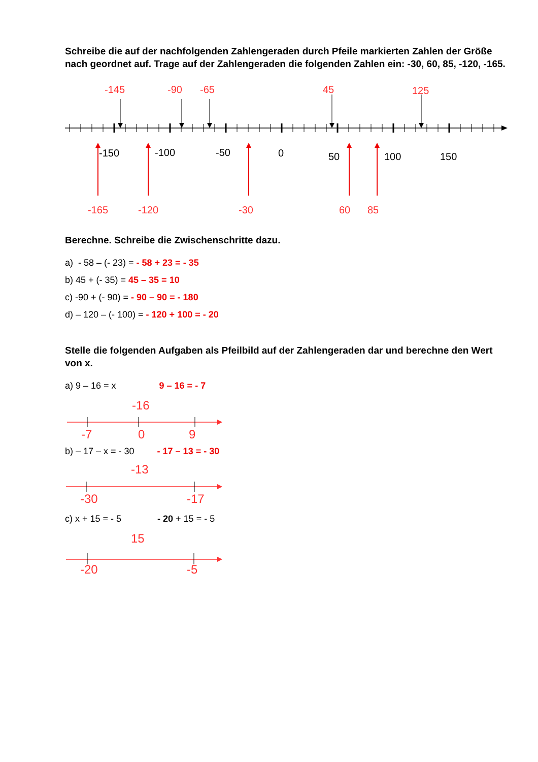Schreibe die auf der nachfolgenden Zahlengeraden durch Pfeile markierten Zahlen der Größe nach geordnet auf. Trage auf der Zahlengeraden die folgenden Zahlen ein: -30, 60, 85, -120, -165.
-145
-90
-65
45
125
-150
-100
-50
0
50
100
150
-165
-120
-30
60
85
Berechne. Schreibe die Zwischenschritte dazu.
a) - 58 – (- 23) = - 58 + 23 = - 35
b) 45 + (- 35) = 45 – 35 = 10
c) -90 + (- 90) = - 90 – 90 = - 180
d) – 120 – (- 100) = - 120 + 100 = - 20
Stelle die folgenden Aufgaben als Pfeilbild auf der Zahlengeraden dar und berechne den Wert von x.
a) 9 – 16 = x 9 – 16 = - 7
-16
-7
0
9
b) – 17 – x = - 30 - 17 – 13 = - 30
-13
-30
-17
c) x + 15 = - 5 - 20 + 15 = - 5
15
-20
-5